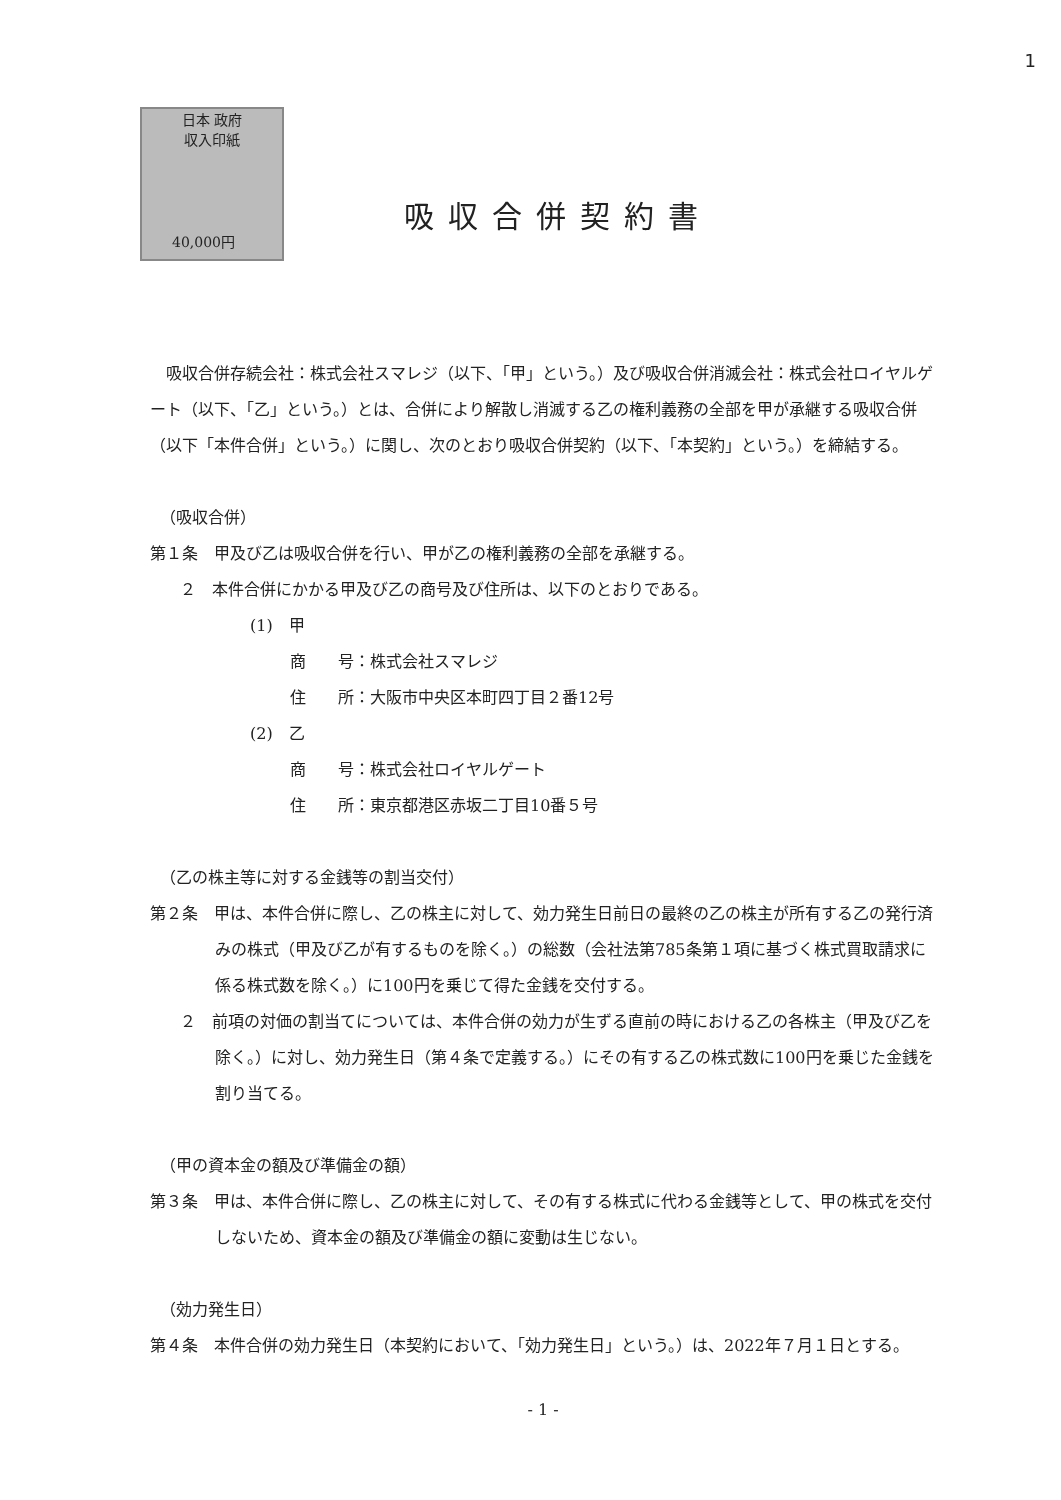1
日本 政府
収入印紙
40,000円
吸収合併契約書
吸収合併存続会社：株式会社スマレジ（以下、「甲」という。）及び吸収合併消滅会社：株式会社ロイヤルゲート（以下、「乙」という。）とは、合併により解散し消滅する乙の権利義務の全部を甲が承継する吸収合併（以下「本件合併」という。）に関し、次のとおり吸収合併契約（以下、「本契約」という。）を締結する。
（吸収合併）
第１条　甲及び乙は吸収合併を行い、甲が乙の権利義務の全部を承継する。
２　本件合併にかかる甲及び乙の商号及び住所は、以下のとおりである。
(1)　甲
商　　号：株式会社スマレジ
住　　所：大阪市中央区本町四丁目２番12号
(2)　乙
商　　号：株式会社ロイヤルゲート
住　　所：東京都港区赤坂二丁目10番５号
（乙の株主等に対する金銭等の割当交付）
第２条　甲は、本件合併に際し、乙の株主に対して、効力発生日前日の最終の乙の株主が所有する乙の発行済みの株式（甲及び乙が有するものを除く。）の総数（会社法第785条第１項に基づく株式買取請求に係る株式数を除く。）に100円を乗じて得た金銭を交付する。
２　前項の対価の割当てについては、本件合併の効力が生ずる直前の時における乙の各株主（甲及び乙を除く。）に対し、効力発生日（第４条で定義する。）にその有する乙の株式数に100円を乗じた金銭を割り当てる。
（甲の資本金の額及び準備金の額）
第３条　甲は、本件合併に際し、乙の株主に対して、その有する株式に代わる金銭等として、甲の株式を交付しないため、資本金の額及び準備金の額に変動は生じない。
（効力発生日）
第４条　本件合併の効力発生日（本契約において、「効力発生日」という。）は、2022年７月１日とする。
- 1 -